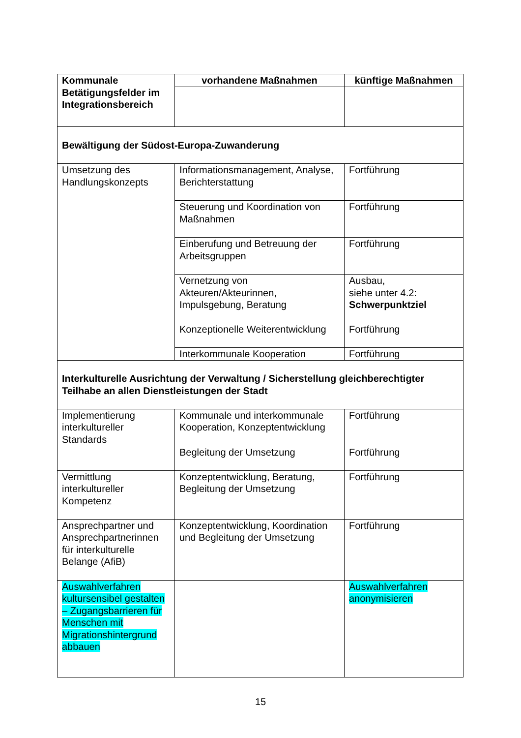| Kommunale Betätigungsfelder im Integrationsbereich | vorhandene Maßnahmen | künftige Maßnahmen |
| --- | --- | --- |
| Bewältigung der Südost-Europa-Zuwanderung | | |
| Umsetzung des Handlungskonzepts | Informationsmanagement, Analyse, Berichterstattung | Fortführung |
| | Steuerung und Koordination von Maßnahmen | Fortführung |
| | Einberufung und Betreuung der Arbeitsgruppen | Fortführung |
| | Vernetzung von Akteuren/Akteurinnen, Impulsgebung, Beratung | Ausbau, siehe unter 4.2: Schwerpunktziel |
| | Konzeptionelle Weiterentwicklung | Fortführung |
| | Interkommunale Kooperation | Fortführung |
| Interkulturelle Ausrichtung der Verwaltung / Sicherstellung gleichberechtigter Teilhabe an allen Dienstleistungen der Stadt | | |
| Implementierung interkultureller Standards | Kommunale und interkommunale Kooperation, Konzeptentwicklung | Fortführung |
| | Begleitung der Umsetzung | Fortführung |
| Vermittlung interkultureller Kompetenz | Konzeptentwicklung, Beratung, Begleitung der Umsetzung | Fortführung |
| Ansprechpartner und Ansprechpartnerinnen für interkulturelle Belange (AfiB) | Konzeptentwicklung, Koordination und Begleitung der Umsetzung | Fortführung |
| Auswahlverfahren kultursensibel gestalten – Zugangsbarrieren für Menschen mit Migrationshintergrund abbauen | | Auswahlverfahren anonymisieren |
15